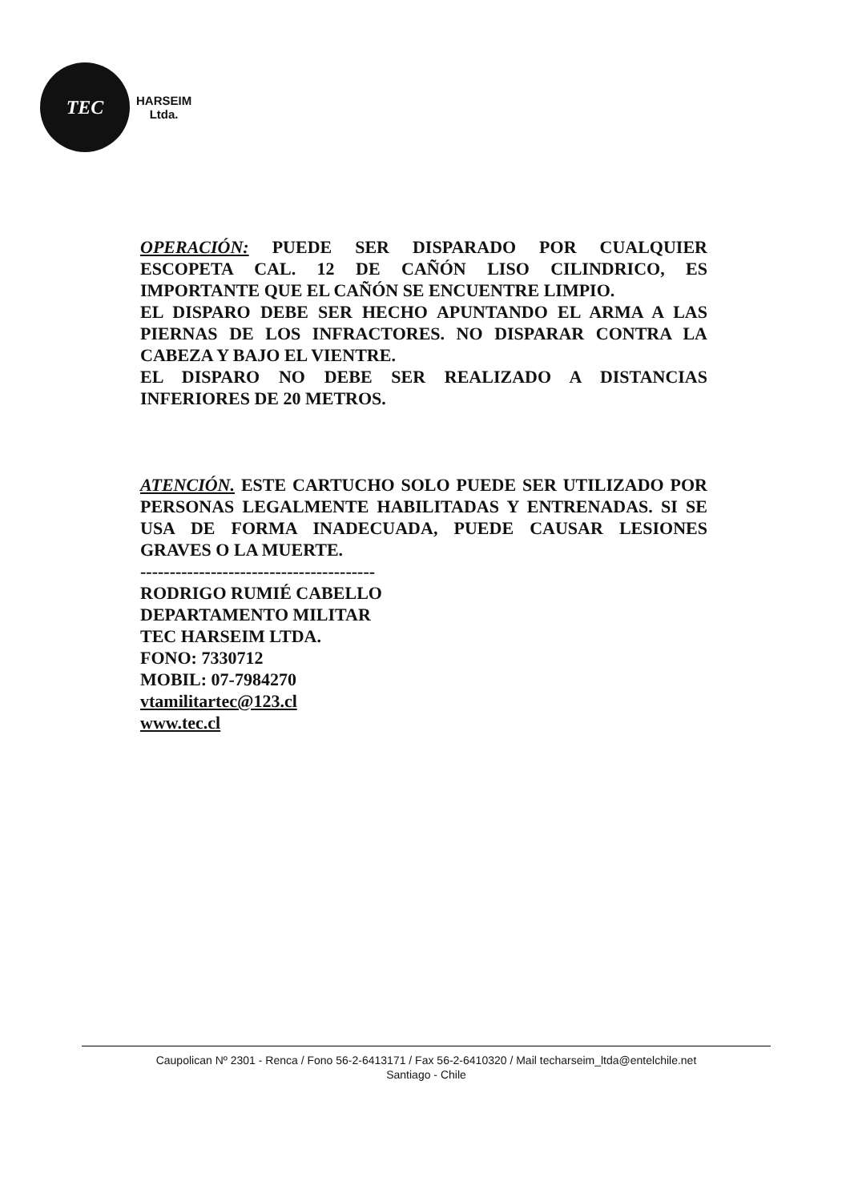TEC
HARSEIM
Ltda.
OPERACIÓN: PUEDE SER DISPARADO POR CUALQUIER ESCOPETA CAL. 12 DE CAÑÓN LISO CILINDRICO, ES IMPORTANTE QUE EL CAÑÓN SE ENCUENTRE LIMPIO.
EL DISPARO DEBE SER HECHO APUNTANDO EL ARMA A LAS PIERNAS DE LOS INFRACTORES. NO DISPARAR CONTRA LA CABEZA Y BAJO EL VIENTRE.
EL DISPARO NO DEBE SER REALIZADO A DISTANCIAS INFERIORES DE 20 METROS.
ATENCIÓN. ESTE CARTUCHO SOLO PUEDE SER UTILIZADO POR PERSONAS LEGALMENTE HABILITADAS Y ENTRENADAS. SI SE USA DE FORMA INADECUADA, PUEDE CAUSAR LESIONES GRAVES O LA MUERTE.
----------------------------------------
RODRIGO RUMIÉ CABELLO
DEPARTAMENTO MILITAR
TEC HARSEIM LTDA.
FONO: 7330712
MOBIL: 07-7984270
vtamilitartec@123.cl
www.tec.cl
Caupolican Nº 2301 - Renca / Fono 56-2-6413171 / Fax 56-2-6410320 / Mail techarseim_ltda@entelchile.net
Santiago - Chile